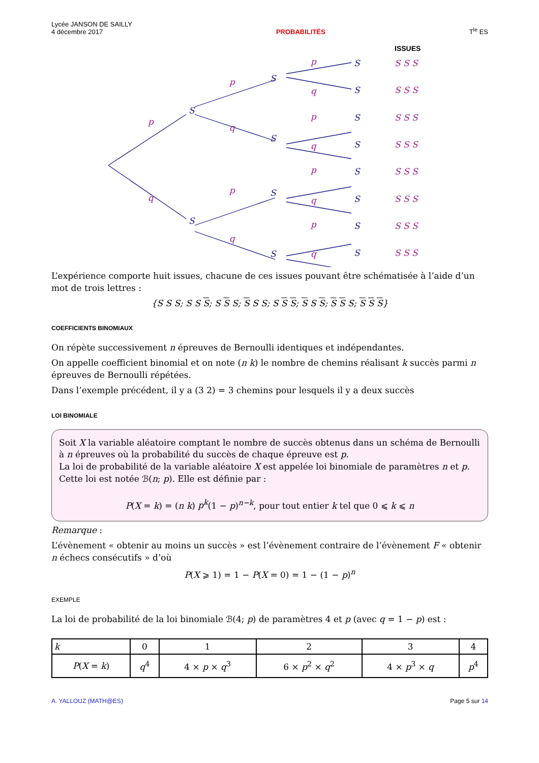Lycée JANSON DE SAILLY
4 décembre 2017
PROBABILITÉS
T<sup>le</sup> ES
S
S
S
S
S
S
S
S
S
S
S
S
S
S
p
q
p
q
p
q
p
q
p
q
p
q
p
q
S S S
S S S
S S S
S S S
S S S
S S S
S S S
S S S
ISSUES
L’expérience comporte huit issues, chacune de ces issues pouvant être schématisée à l’aide d’un mot de trois lettres :
{S S S; S S S; S S S; S S S; S S S; S S S; S S S; S S S}
COEFFICIENTS BINOMIAUX
On répète successivement n épreuves de Bernoulli identiques et indépendantes.
On appelle coefficient binomial et on note (n k) le nombre de chemins réalisant k succès parmi n épreuves de Bernoulli répétées.
Dans l’exemple précédent, il y a (3 2) = 3 chemins pour lesquels il y a deux succès
LOI BINOMIALE
Soit X la variable aléatoire comptant le nombre de succès obtenus dans un schéma de Bernoulli à n épreuves où la probabilité du succès de chaque épreuve est p.
La loi de probabilité de la variable aléatoire X est appelée loi binomiale de paramètres n et p.
Cette loi est notée ℬ(n; p). Elle est définie par :
P(X = k) = (n k) p<sup>k</sup>(1 − p)<sup>n−k</sup>, pour tout entier k tel que 0 ⩽ k ⩽ n
Remarque :
L’évènement « obtenir au moins un succès » est l’évènement contraire de l’évènement F « obtenir n échecs consécutifs » d’où
P(X ⩾ 1) = 1 − P(X = 0) = 1 − (1 − p)<sup>n</sup>
EXEMPLE
La loi de probabilité de la loi binomiale ℬ(4; p) de paramètres 4 et p (avec q = 1 − p) est :
| k | 0 | 1 | 2 | 3 | 4 |
| --- | --- | --- | --- | --- | --- |
| P ( X = k ) | q<sup>4</sup> | 4 × p × q<sup>3</sup> | 6 × p<sup>2</sup> × q<sup>2</sup> | 4 × p<sup>3</sup> × q | p<sup>4</sup> |
A. YALLOUZ (MATH@ES) Page 5 sur 14